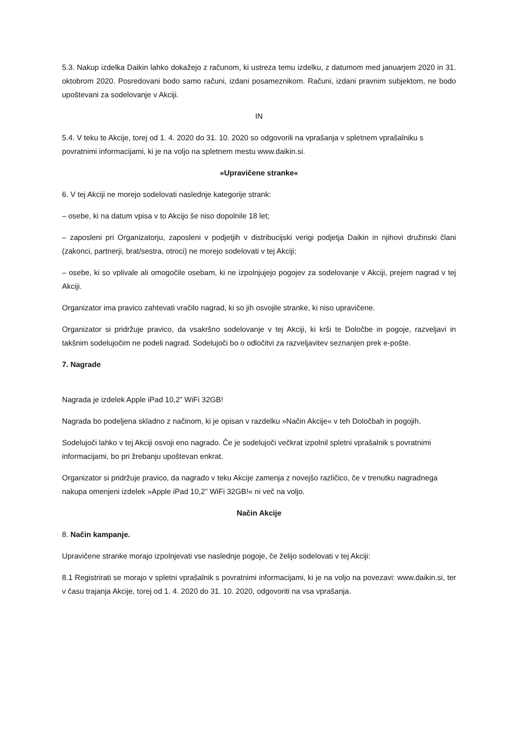5.3. Nakup izdelka Daikin lahko dokažejo z računom, ki ustreza temu izdelku, z datumom med januarjem 2020 in 31. oktobrom 2020. Posredovani bodo samo računi, izdani posameznikom. Računi, izdani pravnim subjektom, ne bodo upoštevani za sodelovanje v Akciji.
IN
5.4. V teku te Akcije, torej od 1. 4. 2020 do 31. 10. 2020 so odgovorili na vprašanja v spletnem vprašalniku s povratnimi informacijami, ki je na voljo na spletnem mestu www.daikin.si.
»Upravičene stranke«
6. V tej Akciji ne morejo sodelovati naslednje kategorije strank:
– osebe, ki na datum vpisa v to Akcijo še niso dopolnile 18 let;
– zaposleni pri Organizatorju, zaposleni v podjetjih v distribucijski verigi podjetja Daikin in njihovi družinski člani (zakonci, partnerji, brat/sestra, otroci) ne morejo sodelovati v tej Akciji;
– osebe, ki so vplivale ali omogočile osebam, ki ne izpolnjujejo pogojev za sodelovanje v Akciji, prejem nagrad v tej Akciji.
Organizator ima pravico zahtevati vračilo nagrad, ki so jih osvojile stranke, ki niso upravičene.
Organizator si pridržuje pravico, da vsakršno sodelovanje v tej Akciji, ki krši te Določbe in pogoje, razveljavi in takšnim sodelujočim ne podeli nagrad. Sodelujoči bo o odločitvi za razveljavitev seznanjen prek e-pošte.
7. Nagrade
Nagrada je izdelek Apple iPad 10,2” WiFi 32GB!
Nagrada bo podeljena skladno z načinom, ki je opisan v razdelku »Način Akcije« v teh Določbah in pogojih.
Sodelujoči lahko v tej Akciji osvoji eno nagrado. Če je sodelujoči večkrat izpolnil spletni vprašalnik s povratnimi informacijami, bo pri žrebanju upoštevan enkrat.
Organizator si pridržuje pravico, da nagrado v teku Akcije zamenja z novejšo različico, če v trenutku nagradnega nakupa omenjeni izdelek »Apple iPad 10,2” WiFi 32GB!« ni več na voljo.
Način Akcije
8. Način kampanje.
Upravičene stranke morajo izpolnjevati vse naslednje pogoje, če želijo sodelovati v tej Akciji:
8.1 Registrirati se morajo v spletni vprašalnik s povratnimi informacijami, ki je na voljo na povezavi: www.daikin.si, ter v času trajanja Akcije, torej od 1. 4. 2020 do 31. 10. 2020, odgovoriti na vsa vprašanja.